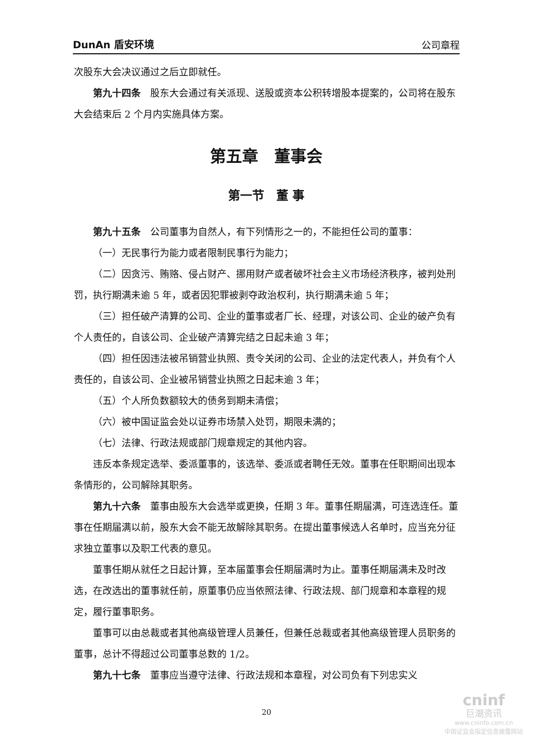DunAn 盾安环境 公司章程
次股东大会决议通过之后立即就任。
第九十四条　股东大会通过有关派现、送股或资本公积转增股本提案的，公司将在股东大会结束后 2 个月内实施具体方案。
第五章　董事会
第一节　董 事
第九十五条　公司董事为自然人，有下列情形之一的，不能担任公司的董事：
（一）无民事行为能力或者限制民事行为能力；
（二）因贪污、贿赂、侵占财产、挪用财产或者破坏社会主义市场经济秩序，被判处刑罚，执行期满未逾 5 年，或者因犯罪被剥夺政治权利，执行期满未逾 5 年；
（三）担任破产清算的公司、企业的董事或者厂长、经理，对该公司、企业的破产负有个人责任的，自该公司、企业破产清算完结之日起未逾 3 年；
（四）担任因违法被吊销营业执照、责令关闭的公司、企业的法定代表人，并负有个人责任的，自该公司、企业被吊销营业执照之日起未逾 3 年；
（五）个人所负数额较大的债务到期未清偿；
（六）被中国证监会处以证券市场禁入处罚，期限未满的；
（七）法律、行政法规或部门规章规定的其他内容。
违反本条规定选举、委派董事的，该选举、委派或者聘任无效。董事在任职期间出现本条情形的，公司解除其职务。
第九十六条　董事由股东大会选举或更换，任期 3 年。董事任期届满，可连选连任。董事在任期届满以前，股东大会不能无故解除其职务。在提出董事候选人名单时，应当充分征求独立董事以及职工代表的意见。
董事任期从就任之日起计算，至本届董事会任期届满时为止。董事任期届满未及时改选，在改选出的董事就任前，原董事仍应当依照法律、行政法规、部门规章和本章程的规定，履行董事职务。
董事可以由总裁或者其他高级管理人员兼任，但兼任总裁或者其他高级管理人员职务的董事，总计不得超过公司董事总数的 1/2。
第九十七条　董事应当遵守法律、行政法规和本章程，对公司负有下列忠实义
20
cninf
巨潮资讯
www.cninfo.com.cn
中国证监会指定信息披露网站